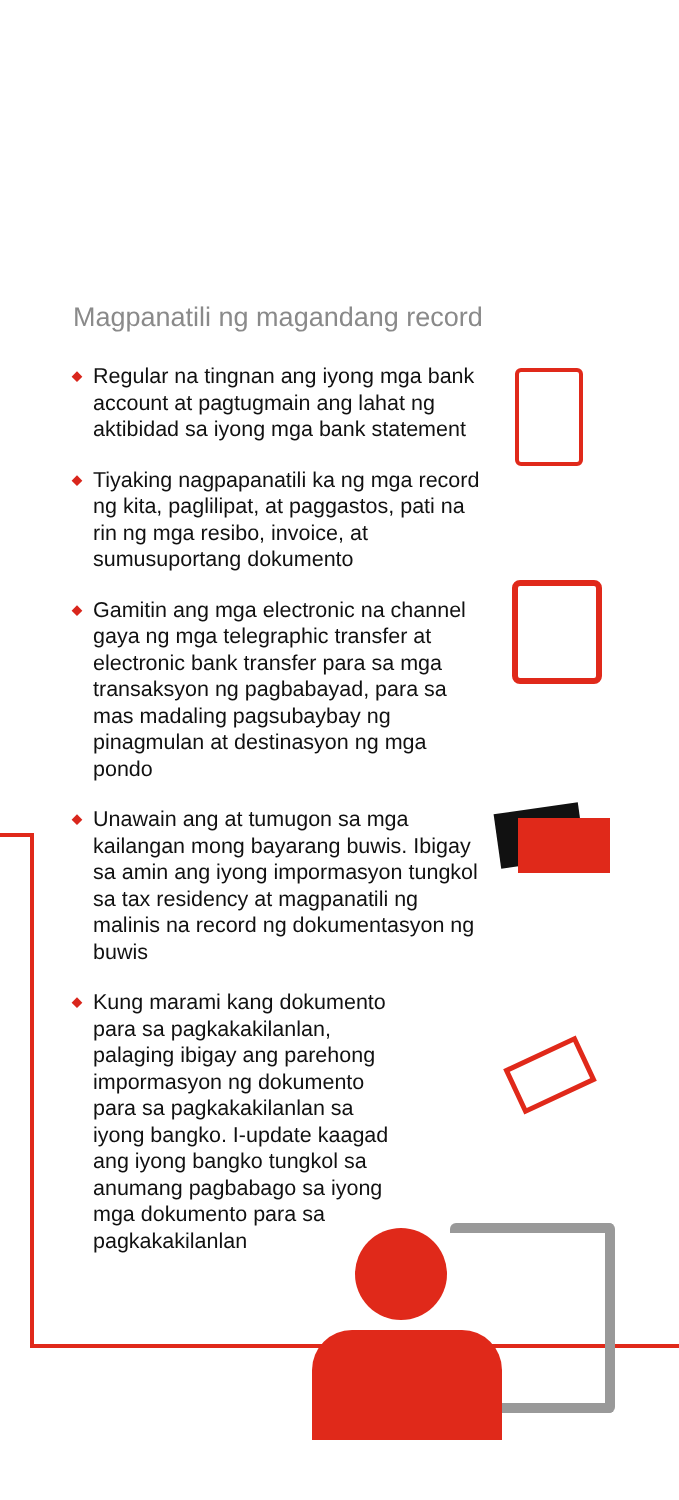Magpanatili ng magandang record
◆ Regular na tingnan ang iyong mga bank account at pagtugmain ang lahat ng aktibidad sa iyong mga bank statement
◆ Tiyaking nagpapanatili ka ng mga record ng kita, paglilipat, at paggastos, pati na rin ng mga resibo, invoice, at sumusuportang dokumento
◆ Gamitin ang mga electronic na channel gaya ng mga telegraphic transfer at electronic bank transfer para sa mga transaksyon ng pagbabayad, para sa mas madaling pagsubaybay ng pinagmulan at destinasyon ng mga pondo
◆ Unawain ang at tumugon sa mga kailangan mong bayarang buwis. Ibigay sa amin ang iyong impormasyon tungkol sa tax residency at magpanatili ng malinis na record ng dokumentasyon ng buwis
◆ Kung marami kang dokumento para sa pagkakakilanlan, palaging ibigay ang parehong impormasyon ng dokumento para sa pagkakakilanlan sa iyong bangko. I-update kaagad ang iyong bangko tungkol sa anumang pagbabago sa iyong mga dokumento para sa pagkakakilanlan